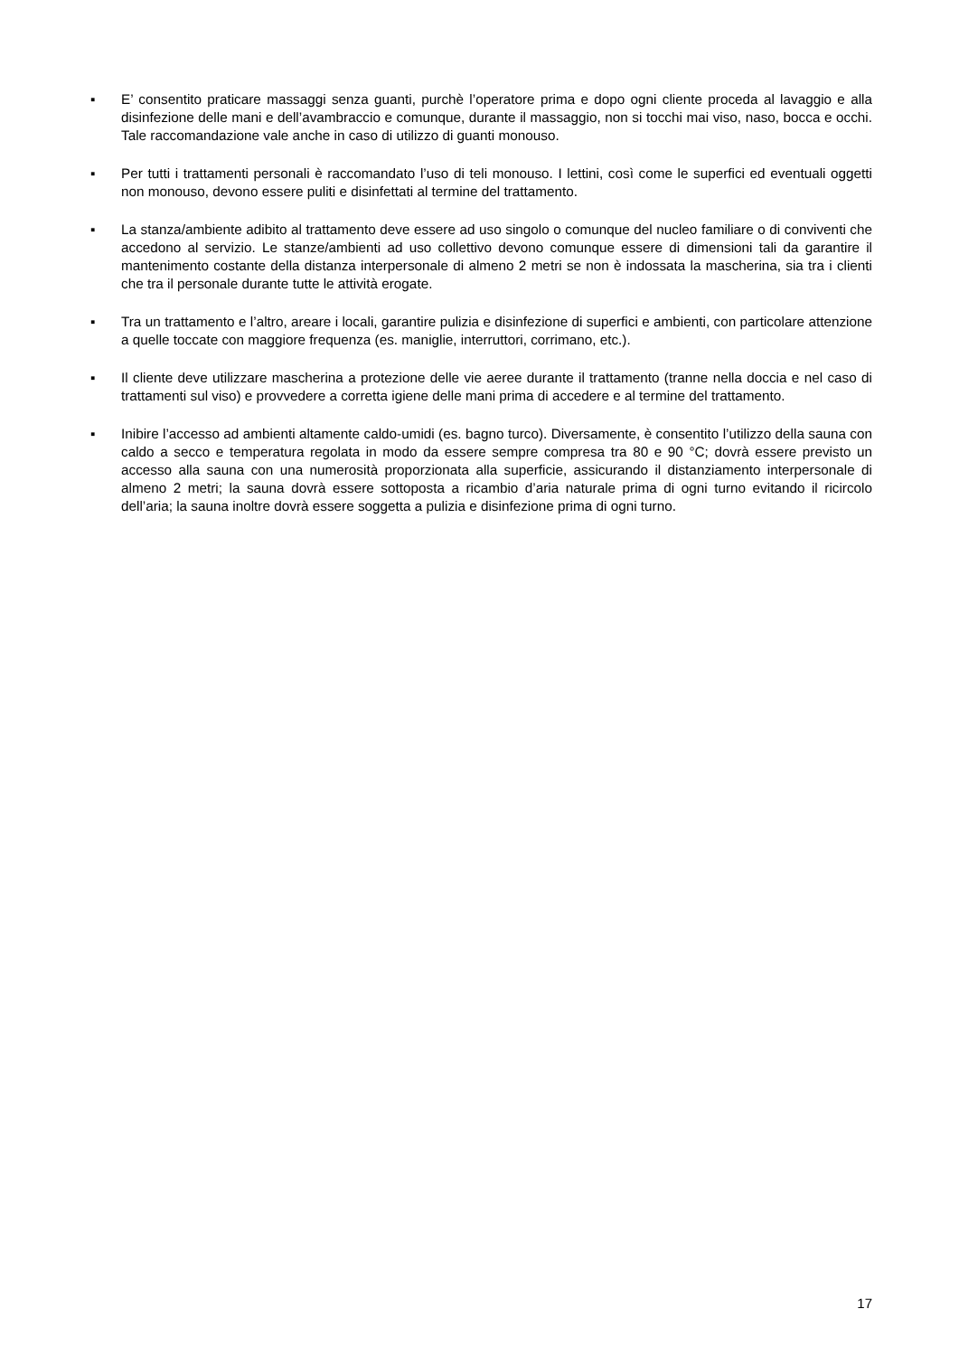▪ E’ consentito praticare massaggi senza guanti, purchè l’operatore prima e dopo ogni cliente proceda al lavaggio e alla disinfezione delle mani e dell’avambraccio e comunque, durante il massaggio, non si tocchi mai viso, naso, bocca e occhi. Tale raccomandazione vale anche in caso di utilizzo di guanti monouso.
▪ Per tutti i trattamenti personali è raccomandato l’uso di teli monouso. I lettini, così come le superfici ed eventuali oggetti non monouso, devono essere puliti e disinfettati al termine del trattamento.
▪ La stanza/ambiente adibito al trattamento deve essere ad uso singolo o comunque del nucleo familiare o di conviventi che accedono al servizio. Le stanze/ambienti ad uso collettivo devono comunque essere di dimensioni tali da garantire il mantenimento costante della distanza interpersonale di almeno 2 metri se non è indossata la mascherina, sia tra i clienti che tra il personale durante tutte le attività erogate.
▪ Tra un trattamento e l’altro, areare i locali, garantire pulizia e disinfezione di superfici e ambienti, con particolare attenzione a quelle toccate con maggiore frequenza (es. maniglie, interruttori, corrimano, etc.).
▪ Il cliente deve utilizzare mascherina a protezione delle vie aeree durante il trattamento (tranne nella doccia e nel caso di trattamenti sul viso) e provvedere a corretta igiene delle mani prima di accedere e al termine del trattamento.
▪ Inibire l’accesso ad ambienti altamente caldo-umidi (es. bagno turco). Diversamente, è consentito l’utilizzo della sauna con caldo a secco e temperatura regolata in modo da essere sempre compresa tra 80 e 90 °C; dovrà essere previsto un accesso alla sauna con una numerosità proporzionata alla superficie, assicurando il distanziamento interpersonale di almeno 2 metri; la sauna dovrà essere sottoposta a ricambio d’aria naturale prima di ogni turno evitando il ricircolo dell’aria; la sauna inoltre dovrà essere soggetta a pulizia e disinfezione prima di ogni turno.
17